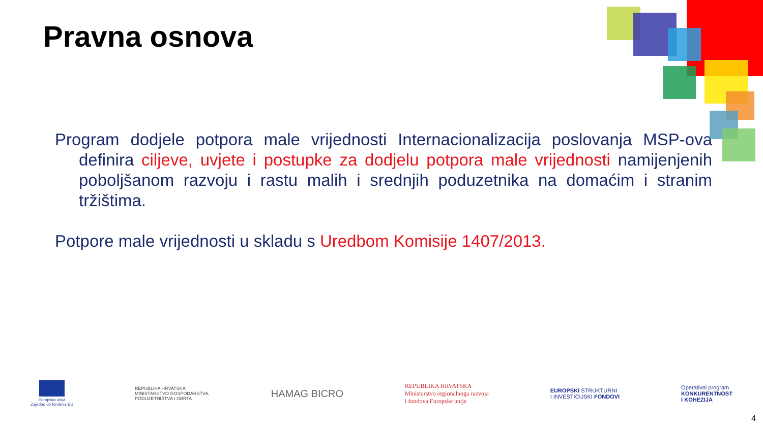Pravna osnova
Program dodjele potpora male vrijednosti Internacionalizacija poslovanja MSP-ova definira ciljeve, uvjete i postupke za dodjelu potpora male vrijednosti namijenjenih poboljšanom razvoju i rastu malih i srednjih poduzetnika na domaćim i stranim tržištima.
Potpore male vrijednosti u skladu s Uredbom Komisije 1407/2013.
Europska unija
Zajedno do fondova EU
REPUBLIKA HRVATSKA
MINISTARSTVO GOSPODARSTVA,
PODUZETNIŠTVA I OBRTA
HAMAG BICRO
REPUBLIKA HRVATSKA
Ministarstvo regionalnoga razvoja
i fondova Europske unije
EUROPSKI STRUKTURNI
I INVESTICIJSKI FONDOVI
Operativni program
KONKURENTNOST
I KOHEZIJA
4